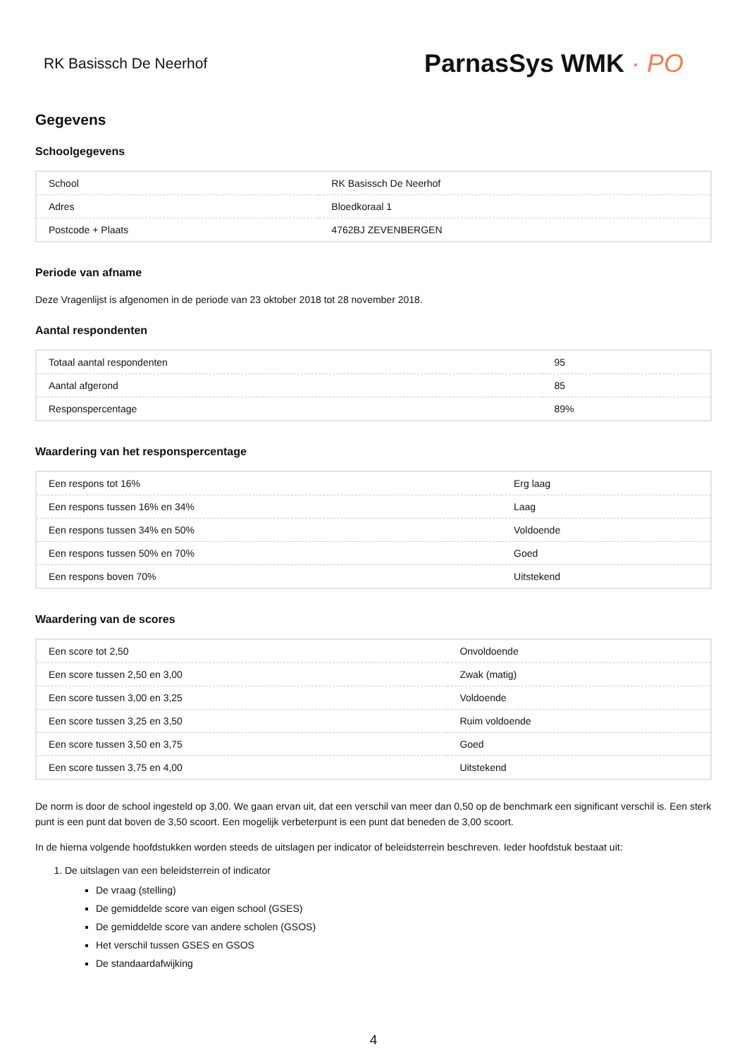RK Basissch De Neerhof
ParnasSys WMK · PO
Gegevens
Schoolgegevens
| School | RK Basissch De Neerhof |
| Adres | Bloedkoraal 1 |
| Postcode + Plaats | 4762BJ ZEVENBERGEN |
Periode van afname
Deze Vragenlijst is afgenomen in de periode van 23 oktober 2018 tot 28 november 2018.
Aantal respondenten
| Totaal aantal respondenten | 95 |
| Aantal afgerond | 85 |
| Responspercentage | 89% |
Waardering van het responspercentage
| Een respons tot 16% | Erg laag |
| Een respons tussen 16% en 34% | Laag |
| Een respons tussen 34% en 50% | Voldoende |
| Een respons tussen 50% en 70% | Goed |
| Een respons boven 70% | Uitstekend |
Waardering van de scores
| Een score tot 2,50 | Onvoldoende |
| Een score tussen 2,50 en 3,00 | Zwak (matig) |
| Een score tussen 3,00 en 3,25 | Voldoende |
| Een score tussen 3,25 en 3,50 | Ruim voldoende |
| Een score tussen 3,50 en 3,75 | Goed |
| Een score tussen 3,75 en 4,00 | Uitstekend |
De norm is door de school ingesteld op 3,00. We gaan ervan uit, dat een verschil van meer dan 0,50 op de benchmark een significant verschil is. Een sterk punt is een punt dat boven de 3,50 scoort. Een mogelijk verbeterpunt is een punt dat beneden de 3,00 scoort.
In de hierna volgende hoofdstukken worden steeds de uitslagen per indicator of beleidsterrein beschreven. Ieder hoofdstuk bestaat uit:
1. De uitslagen van een beleidsterrein of indicator
De vraag (stelling)
De gemiddelde score van eigen school (GSES)
De gemiddelde score van andere scholen (GSOS)
Het verschil tussen GSES en GSOS
De standaardafwijking
4